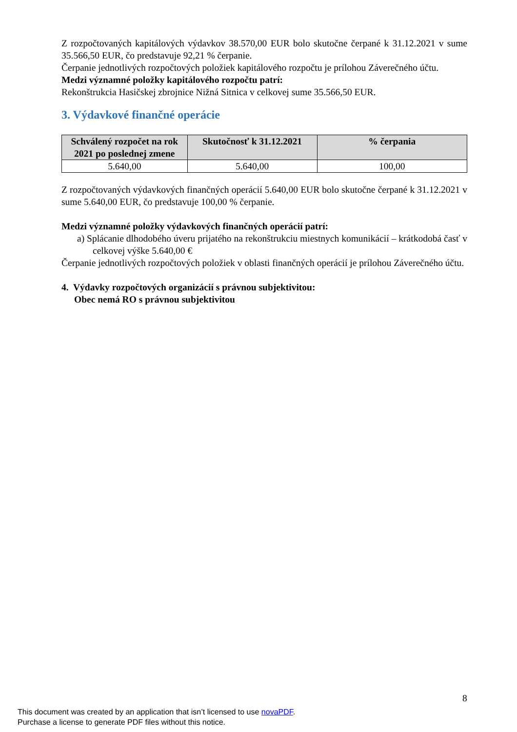Z rozpočtovaných kapitálových výdavkov 38.570,00 EUR bolo skutočne čerpané k 31.12.2021 v sume 35.566,50 EUR, čo predstavuje 92,21 % čerpanie.
Čerpanie jednotlivých rozpočtových položiek kapitálového rozpočtu je prílohou Záverečného účtu.
Medzi významné položky kapitálového rozpočtu patrí:
Rekonštrukcia Hasičskej zbrojnice Nižná Sitnica v celkovej sume 35.566,50 EUR.
3. Výdavkové finančné operácie
| Schválený rozpočet na rok 2021 po poslednej zmene | Skutočnosť k 31.12.2021 | % čerpania |
| --- | --- | --- |
| 5.640,00 | 5.640,00 | 100,00 |
Z rozpočtovaných výdavkových finančných operácií 5.640,00 EUR bolo skutočne čerpané k 31.12.2021 v sume 5.640,00 EUR, čo predstavuje 100,00 % čerpanie.
Medzi významné položky výdavkových finančných operácií patrí:
a) Splácanie dlhodobého úveru prijatého na rekonštrukciu miestnych komunikácií – krátkodobá časť v celkovej výške 5.640,00 €
Čerpanie jednotlivých rozpočtových položiek v oblasti finančných operácií je prílohou Záverečného účtu.
4. Výdavky rozpočtových organizácií s právnou subjektivitou:
Obec nemá RO s právnou subjektivitou
8
This document was created by an application that isn’t licensed to use novaPDF.
Purchase a license to generate PDF files without this notice.